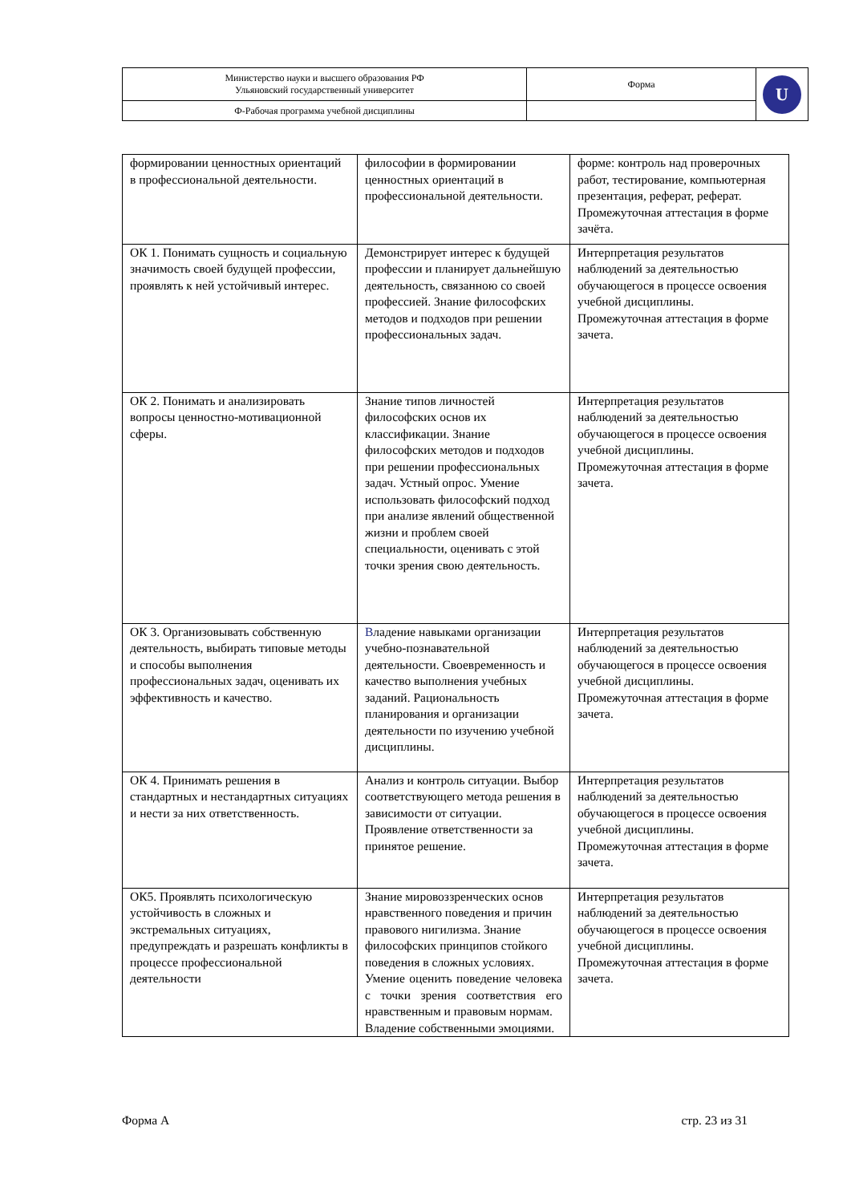| Министерство науки и высшего образования РФ Ульяновский государственный университет | Форма | U |
| Ф-Рабочая программа учебной дисциплины | | |
| формировании ценностных ориентаций в профессиональной деятельности. | философии в формировании ценностных ориентаций в профессиональной деятельности. | форме: контроль над проверочных работ, тестирование, компьютерная презентация, реферат, реферат. Промежуточная аттестация в форме зачёта. |
| ОК 1. Понимать сущность и социальную значимость своей будущей профессии, проявлять к ней устойчивый интерес. | Демонстрирует интерес к будущей профессии и планирует дальнейшую деятельность, связанною со своей профессией. Знание философских методов и подходов при решении профессиональных задач. | Интерпретация результатов наблюдений за деятельностью обучающегося в процессе освоения учебной дисциплины. Промежуточная аттестация в форме зачета. |
| ОК 2. Понимать и анализировать вопросы ценностно-мотивационной сферы. | Знание типов личностей философских основ их классификации. Знание философских методов и подходов при решении профессиональных задач. Устный опрос. Умение использовать философский подход при анализе явлений общественной жизни и проблем своей специальности, оценивать с этой точки зрения свою деятельность. | Интерпретация результатов наблюдений за деятельностью обучающегося в процессе освоения учебной дисциплины. Промежуточная аттестация в форме зачета. |
| ОК 3. Организовывать собственную деятельность, выбирать типовые методы и способы выполнения профессиональных задач, оценивать их эффективность и качество. | В ладение навыками организации учебно-познавательной деятельности. Своевременность и качество выполнения учебных заданий. Рациональность планирования и организации деятельности по изучению учебной дисциплины. | Интерпретация результатов наблюдений за деятельностью обучающегося в процессе освоения учебной дисциплины. Промежуточная аттестация в форме зачета. |
| ОК 4. Принимать решения в стандартных и нестандартных ситуациях и нести за них ответственность. | Анализ и контроль ситуации. Выбор соответствующего метода решения в зависимости от ситуации. Проявление ответственности за принятое решение. | Интерпретация результатов наблюдений за деятельностью обучающегося в процессе освоения учебной дисциплины. Промежуточная аттестация в форме зачета. |
| ОК5. Проявлять психологическую устойчивость в сложных и экстремальных ситуациях, предупреждать и разрешать конфликты в процессе профессиональной деятельности | Знание мировоззренческих основ нравственного поведения и причин правового нигилизма. Знание философских принципов стойкого поведения в сложных условиях. Умение оценить поведение человека с точки зрения соответствия его нравственным и правовым нормам. Владение собственными эмоциями. | Интерпретация результатов наблюдений за деятельностью обучающегося в процессе освоения учебной дисциплины. Промежуточная аттестация в форме зачета. |
Форма А стр. 23 из 31